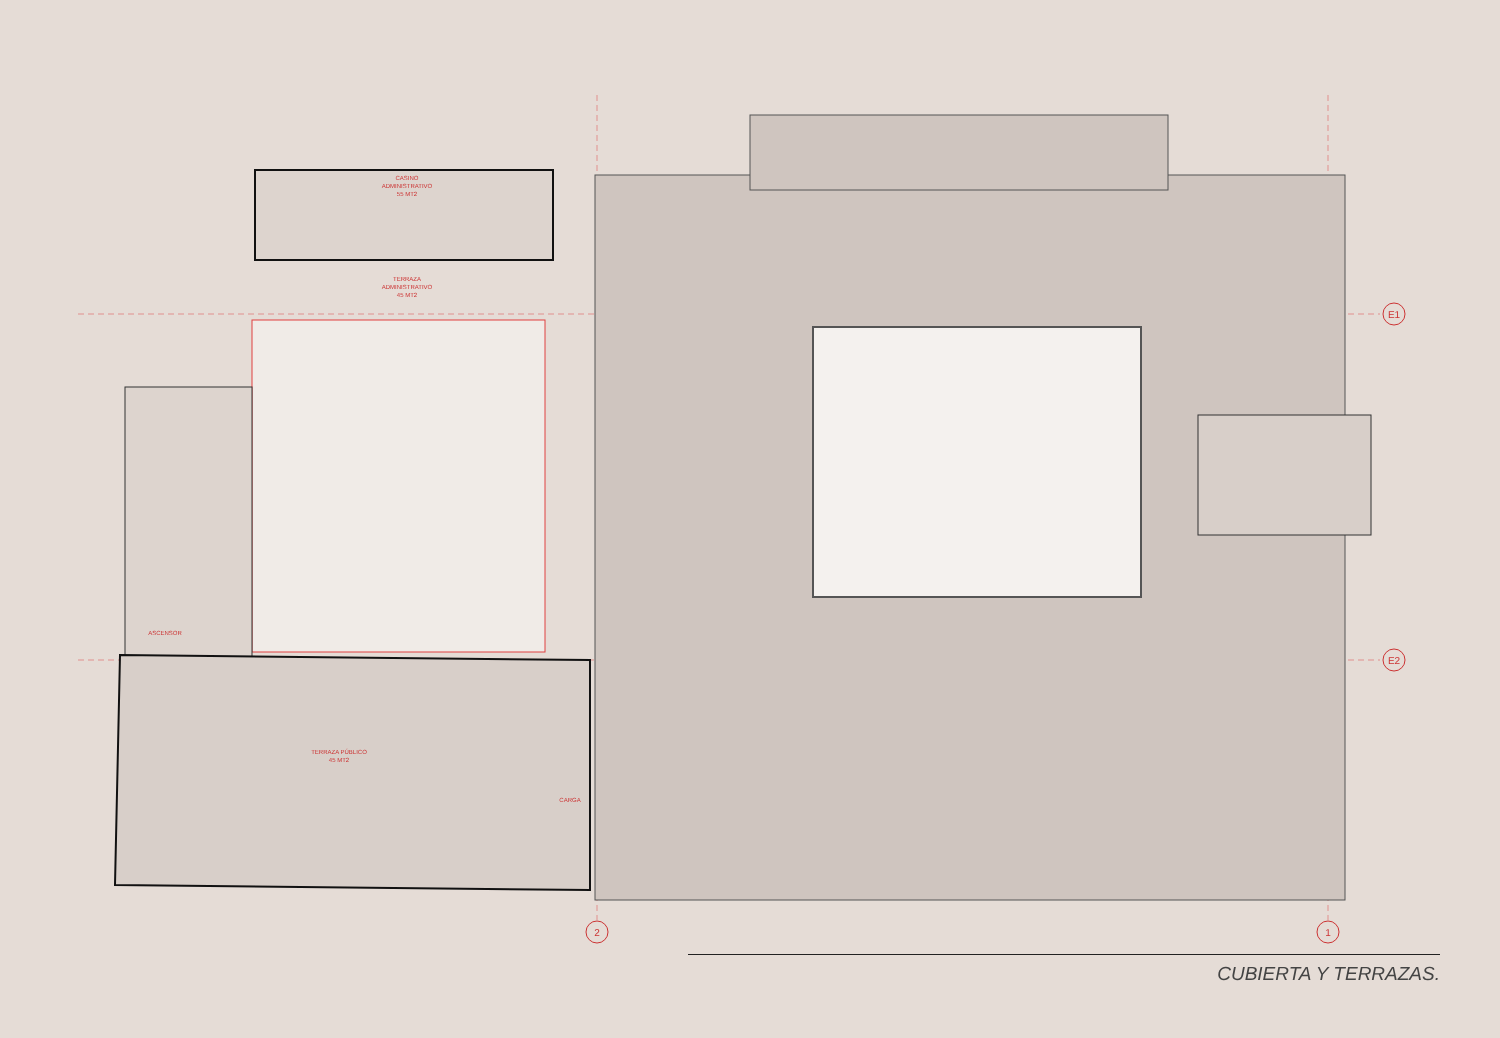E1
E2
2
1
CASINO
ADMINISTRATIVO
55 MT2
TERRAZA
ADMINISTRATIVO
45 MT2
TERRAZA PÚBLICO
45 MT2
ASCENSOR
CARGA
CUBIERTA Y TERRAZAS.